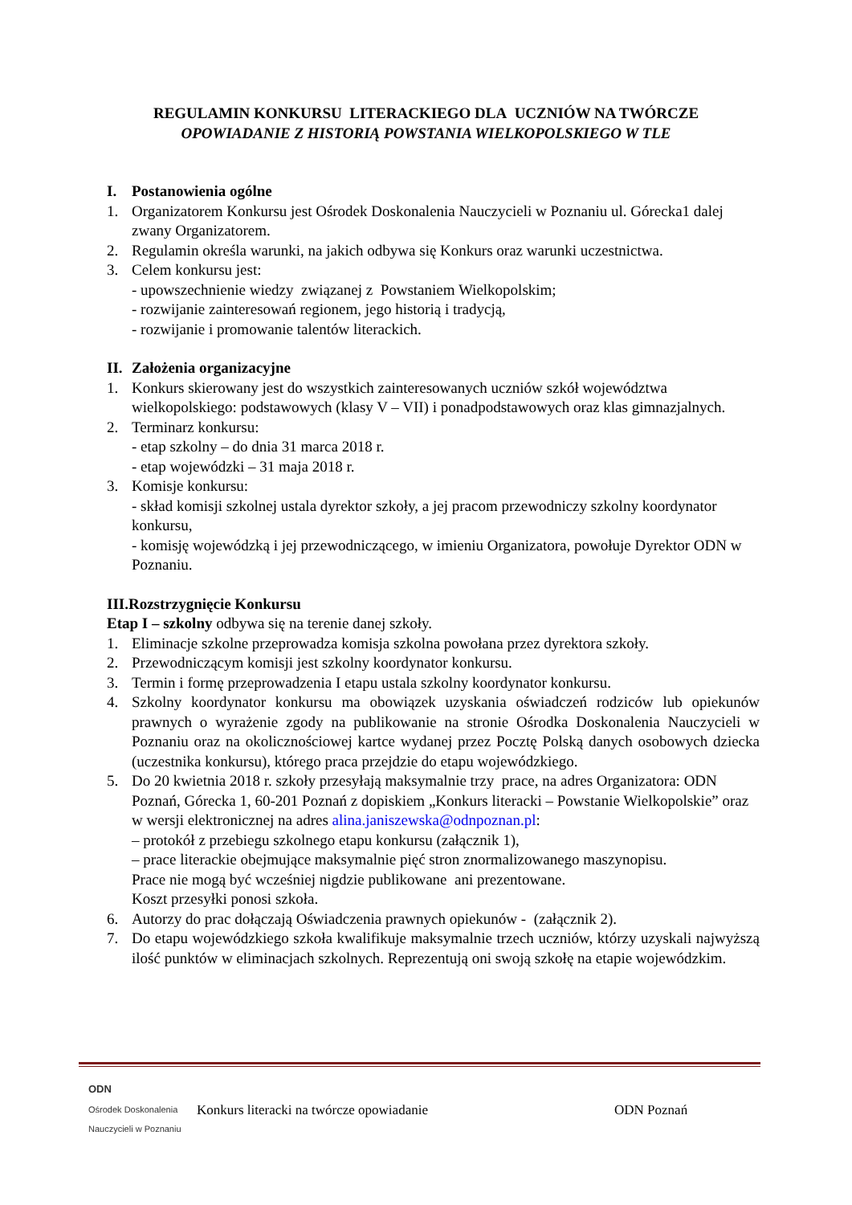REGULAMIN KONKURSU LITERACKIEGO DLA UCZNIÓW NA TWÓRCZE
OPOWIADANIE Z HISTORIĄ POWSTANIA WIELKOPOLSKIEGO W TLE
I. Postanowienia ogólne
1. Organizatorem Konkursu jest Ośrodek Doskonalenia Nauczycieli w Poznaniu ul. Górecka1 dalej zwany Organizatorem.
2. Regulamin określa warunki, na jakich odbywa się Konkurs oraz warunki uczestnictwa.
3. Celem konkursu jest:
- upowszechnienie wiedzy związanej z Powstaniem Wielkopolskim;
- rozwijanie zainteresowań regionem, jego historią i tradycją,
- rozwijanie i promowanie talentów literackich.
II. Założenia organizacyjne
1. Konkurs skierowany jest do wszystkich zainteresowanych uczniów szkół województwa wielkopolskiego: podstawowych (klasy V – VII) i ponadpodstawowych oraz klas gimnazjalnych.
2. Terminarz konkursu:
- etap szkolny – do dnia 31 marca 2018 r.
- etap wojewódzki – 31 maja 2018 r.
3. Komisje konkursu:
- skład komisji szkolnej ustala dyrektor szkoły, a jej pracom przewodniczy szkolny koordynator konkursu,
- komisję wojewódzką i jej przewodniczącego, w imieniu Organizatora, powołuje Dyrektor ODN w Poznaniu.
III.Rozstrzygnięcie Konkursu
Etap I – szkolny odbywa się na terenie danej szkoły.
1. Eliminacje szkolne przeprowadza komisja szkolna powołana przez dyrektora szkoły.
2. Przewodniczącym komisji jest szkolny koordynator konkursu.
3. Termin i formę przeprowadzenia I etapu ustala szkolny koordynator konkursu.
4. Szkolny koordynator konkursu ma obowiązek uzyskania oświadczeń rodziców lub opiekunów prawnych o wyrażenie zgody na publikowanie na stronie Ośrodka Doskonalenia Nauczycieli w Poznaniu oraz na okolicznościowej kartce wydanej przez Pocztę Polską danych osobowych dziecka (uczestnika konkursu), którego praca przejdzie do etapu wojewódzkiego.
5. Do 20 kwietnia 2018 r. szkoły przesyłają maksymalnie trzy prace, na adres Organizatora: ODN Poznań, Górecka 1, 60-201 Poznań z dopiskiem „Konkurs literacki – Powstanie Wielkopolskie” oraz w wersji elektronicznej na adres alina.janiszewska@odnpoznan.pl:
– protokół z przebiegu szkolnego etapu konkursu (załącznik 1),
– prace literackie obejmujące maksymalnie pięć stron znormalizowanego maszynopisu.
Prace nie mogą być wcześniej nigdzie publikowane ani prezentowane.
Koszt przesyłki ponosi szkoła.
6. Autorzy do prac dołączają Oświadczenia prawnych opiekunów - (załącznik 2).
7. Do etapu wojewódzkiego szkoła kwalifikuje maksymalnie trzech uczniów, którzy uzyskali najwyższą ilość punktów w eliminacjach szkolnych. Reprezentują oni swoją szkołę na etapie wojewódzkim.
ODN
Ośrodek Doskonalenia Nauczycieli w Poznaniu
Konkurs literacki na twórcze opowiadanie ODN Poznań